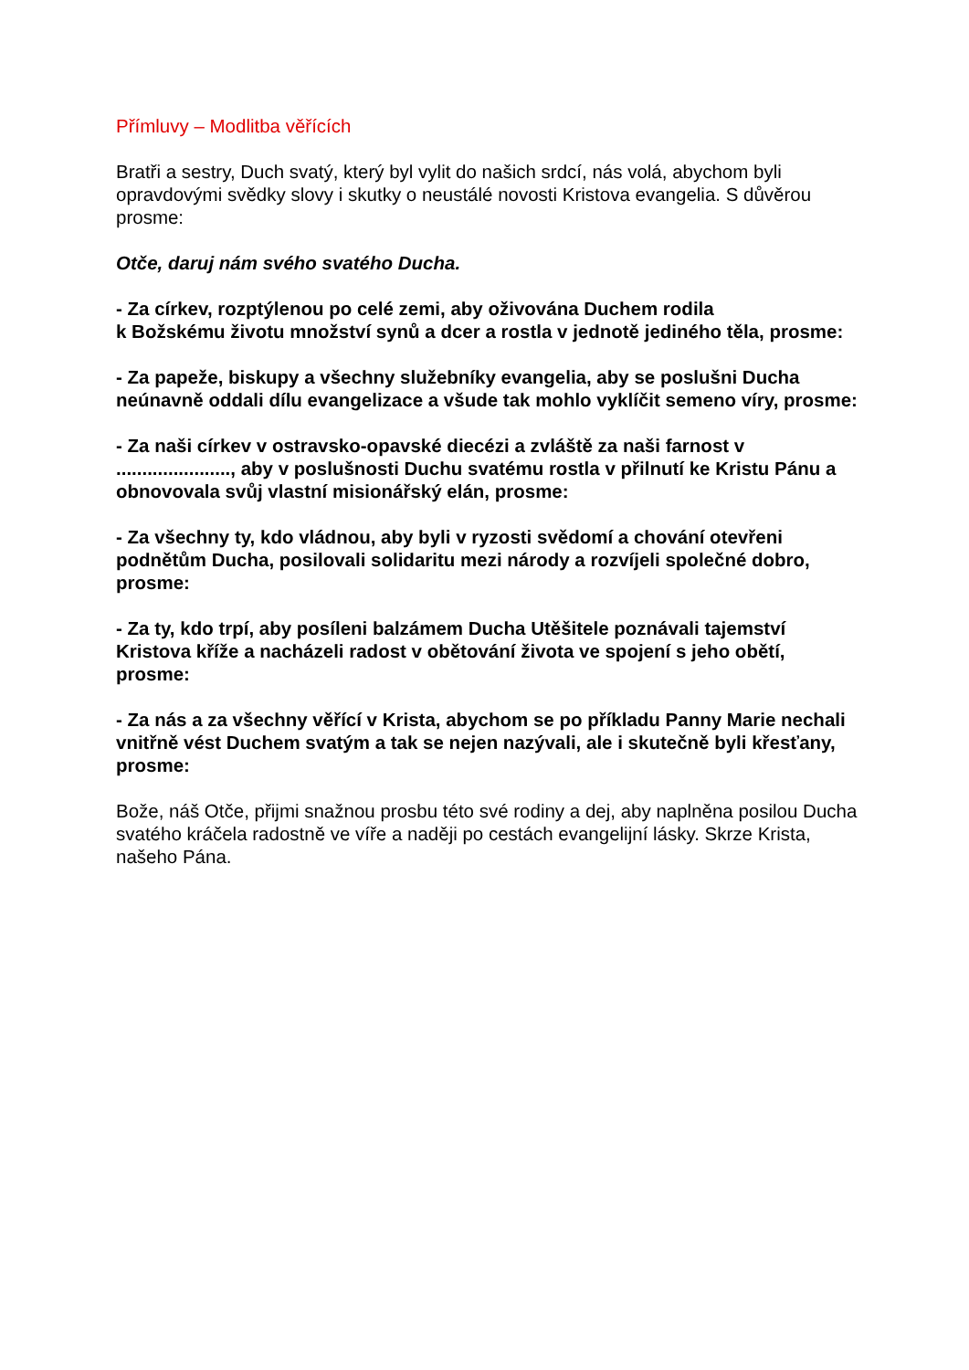Přímluvy – Modlitba věřících
Bratři a sestry, Duch svatý, který byl vylit do našich srdcí, nás volá, abychom byli opravdovými svědky slovy i skutky o neustálé novosti Kristova evangelia. S důvěrou prosme:
Otče, daruj nám svého svatého Ducha.
- Za církev, rozptýlenou po celé zemi, aby oživována Duchem rodila
k Božskému životu množství synů a dcer a rostla v jednotě jediného těla, prosme:
- Za papeže, biskupy a všechny služebníky evangelia, aby se poslušni Ducha neúnavně oddali dílu evangelizace a všude tak mohlo vyklíčit semeno víry, prosme:
- Za naši církev v ostravsko-opavské diecézi a zvláště za naši farnost v ......................, aby v poslušnosti Duchu svatému rostla v přilnutí ke Kristu Pánu a obnovovala svůj vlastní misionářský elán, prosme:
- Za všechny ty, kdo vládnou, aby byli v ryzosti svědomí a chování otevřeni podnětům Ducha, posilovali solidaritu mezi národy a rozvíjeli společné dobro, prosme:
- Za ty, kdo trpí, aby posíleni balzámem Ducha Utěšitele poznávali tajemství Kristova kříže a nacházeli radost v obětování života ve spojení s jeho obětí, prosme:
- Za nás a za všechny věřící v Krista, abychom se po příkladu Panny Marie nechali vnitřně vést Duchem svatým a tak se nejen nazývali, ale i skutečně byli křesťany, prosme:
Bože, náš Otče, přijmi snažnou prosbu této své rodiny a dej, aby naplněna posilou Ducha svatého kráčela radostně ve víře a naději po cestách evangelijní lásky. Skrze Krista, našeho Pána.